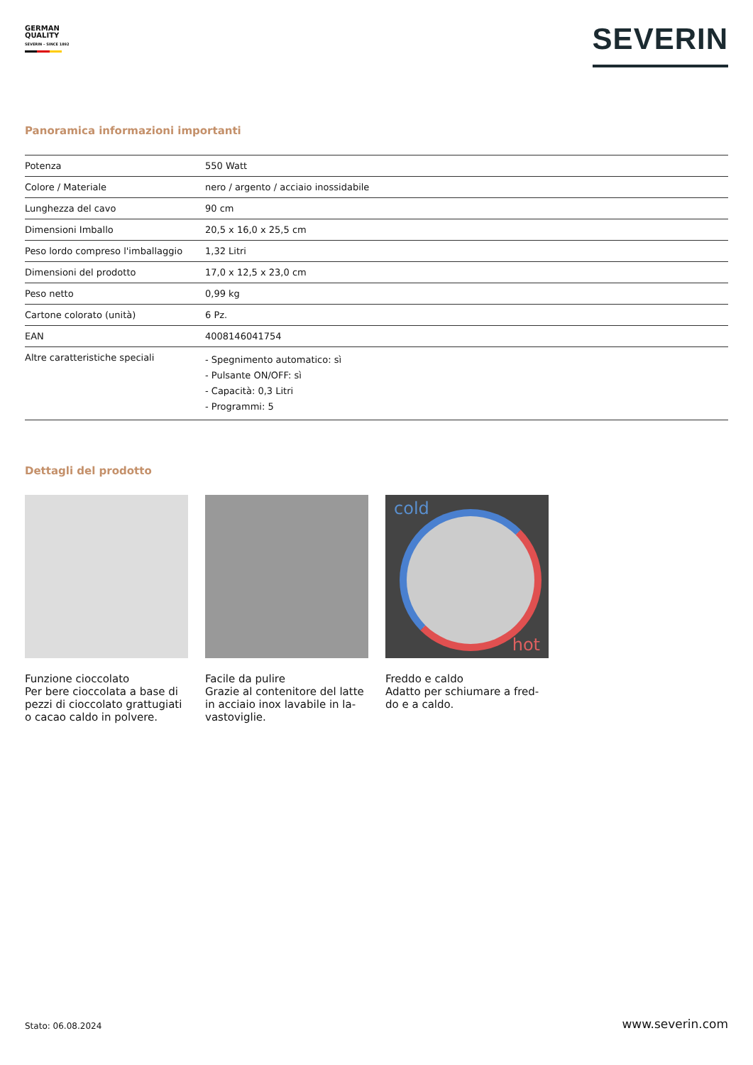GERMAN
QUALITY
SEVERIN – SINCE 1892
SEVERIN
Panoramica informazioni importanti
| Potenza | 550 Watt |
| Colore / Materiale | nero / argento / acciaio inossidabile |
| Lunghezza del cavo | 90 cm |
| Dimensioni Imballo | 20,5 x 16,0 x 25,5 cm |
| Peso lordo compreso l'imballaggio | 1,32 Litri |
| Dimensioni del prodotto | 17,0 x 12,5 x 23,0 cm |
| Peso netto | 0,99 kg |
| Cartone colorato (unità) | 6 Pz. |
| EAN | 4008146041754 |
| Altre caratteristiche speciali | - Spegnimento automatico: sì - Pulsante ON/OFF: sì - Capacità: 0,3 Litri - Programmi: 5 |
Dettagli del prodotto
Funzione cioccolato
Per bere cioccolata a base di pezzi di cioccolato grattugiati o cacao caldo in polvere.
Facile da pulire
Grazie al contenitore del latte in acciaio inox lavabile in la-vastoviglie.
cold
hot
Freddo e caldo
Adatto per schiumare a fred-do e a caldo.
Stato: 06.08.2024 www.severin.com